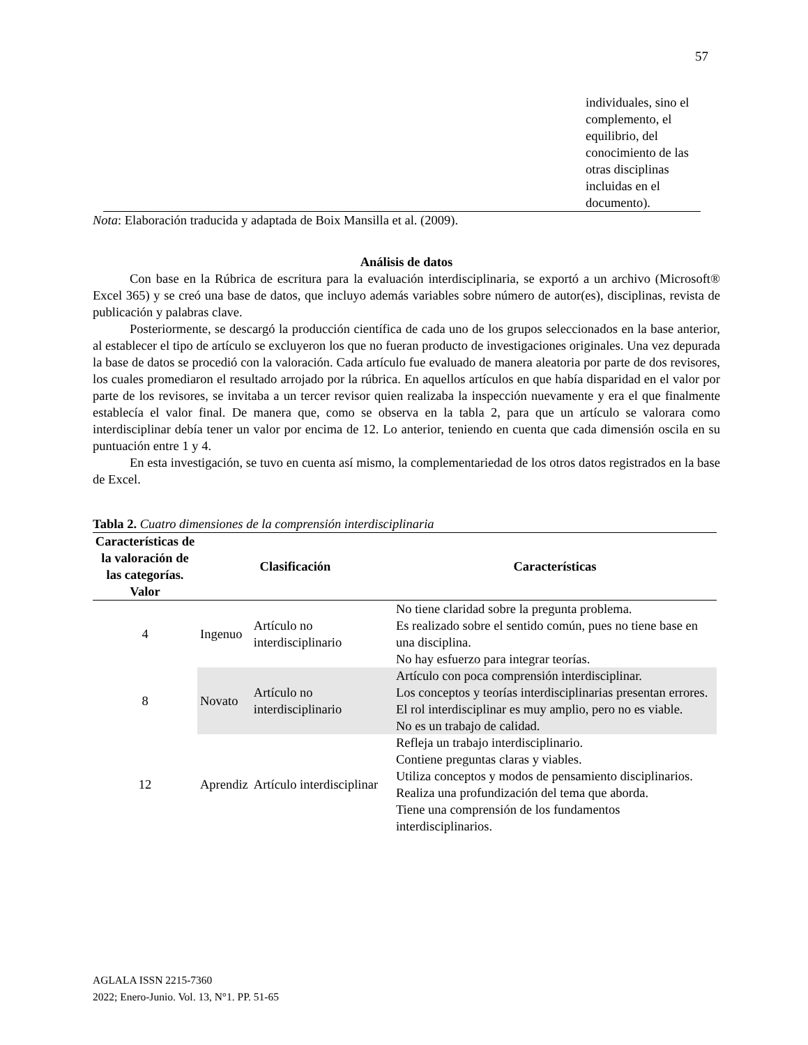57
individuales, sino el complemento, el equilibrio, del conocimiento de las otras disciplinas incluidas en el documento).
Nota: Elaboración traducida y adaptada de Boix Mansilla et al. (2009).
Análisis de datos
Con base en la Rúbrica de escritura para la evaluación interdisciplinaria, se exportó a un archivo (Microsoft® Excel 365) y se creó una base de datos, que incluyo además variables sobre número de autor(es), disciplinas, revista de publicación y palabras clave.
Posteriormente, se descargó la producción científica de cada uno de los grupos seleccionados en la base anterior, al establecer el tipo de artículo se excluyeron los que no fueran producto de investigaciones originales. Una vez depurada la base de datos se procedió con la valoración. Cada artículo fue evaluado de manera aleatoria por parte de dos revisores, los cuales promediaron el resultado arrojado por la rúbrica. En aquellos artículos en que había disparidad en el valor por parte de los revisores, se invitaba a un tercer revisor quien realizaba la inspección nuevamente y era el que finalmente establecía el valor final. De manera que, como se observa en la tabla 2, para que un artículo se valorara como interdisciplinar debía tener un valor por encima de 12. Lo anterior, teniendo en cuenta que cada dimensión oscila en su puntuación entre 1 y 4.
En esta investigación, se tuvo en cuenta así mismo, la complementariedad de los otros datos registrados en la base de Excel.
Tabla 2. Cuatro dimensiones de la comprensión interdisciplinaria
| Características de la valoración de las categorías. Valor | Clasificación | | Características |
| --- | --- | --- | --- |
| 4 | Ingenuo | Artículo no interdisciplinario | No tiene claridad sobre la pregunta problema. Es realizado sobre el sentido común, pues no tiene base en una disciplina. No hay esfuerzo para integrar teorías. |
| 8 | Novato | Artículo no interdisciplinario | Artículo con poca comprensión interdisciplinar. Los conceptos y teorías interdisciplinarias presentan errores. El rol interdisciplinar es muy amplio, pero no es viable. No es un trabajo de calidad. |
| 12 | Aprendiz | Artículo interdisciplinar | Refleja un trabajo interdisciplinario. Contiene preguntas claras y viables. Utiliza conceptos y modos de pensamiento disciplinarios. Realiza una profundización del tema que aborda. Tiene una comprensión de los fundamentos interdisciplinarios. |
AGLALA ISSN 2215-7360
2022; Enero-Junio. Vol. 13, N°1. PP. 51-65